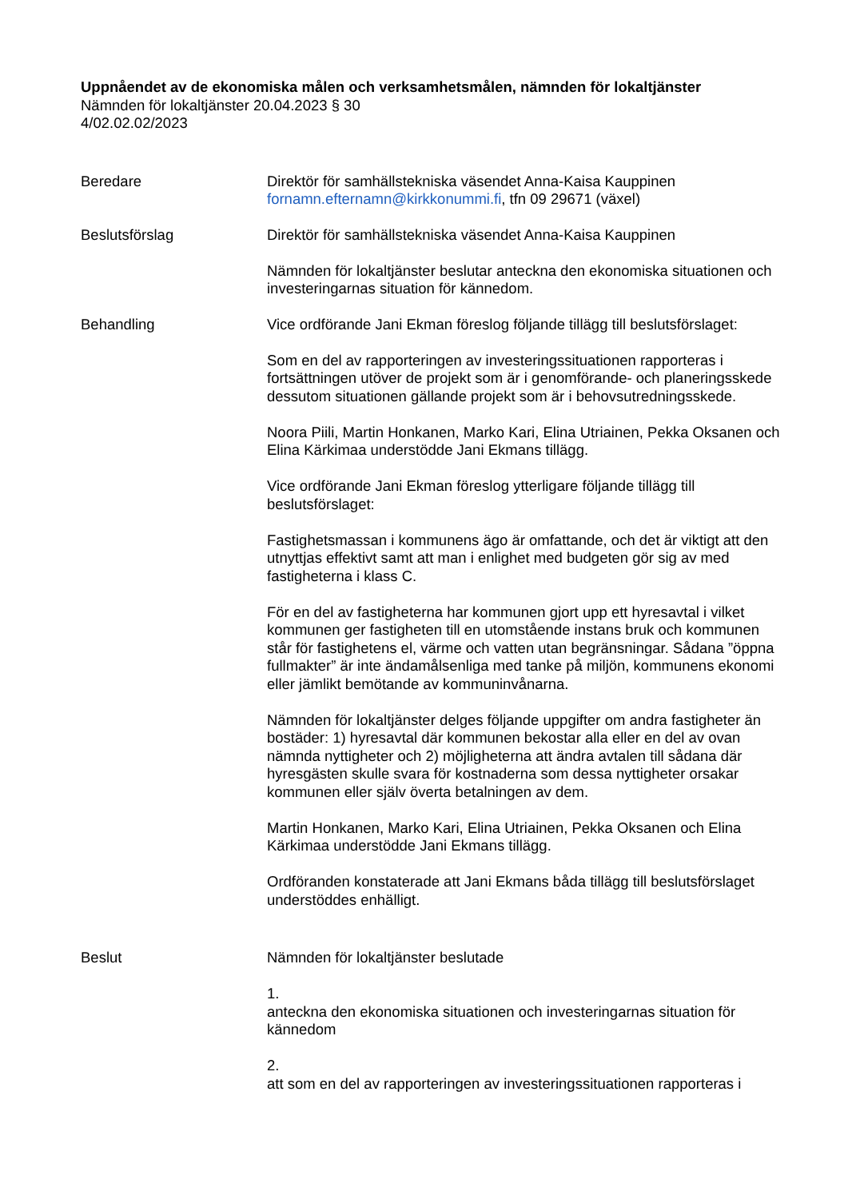Uppnåendet av de ekonomiska målen och verksamhetsmålen, nämnden för lokaltjänster
Nämnden för lokaltjänster 20.04.2023 § 30
4/02.02.02/2023
Beredare Direktör för samhällstekniska väsendet Anna-Kaisa Kauppinen
fornamn.efternamn@kirkkonummi.fi, tfn 09 29671 (växel)
Beslutsförslag Direktör för samhällstekniska väsendet Anna-Kaisa Kauppinen
Nämnden för lokaltjänster beslutar anteckna den ekonomiska situationen och investeringarnas situation för kännedom.
Behandling Vice ordförande Jani Ekman föreslog följande tillägg till beslutsförslaget:
Som en del av rapporteringen av investeringssituationen rapporteras i fortsättningen utöver de projekt som är i genomförande- och planeringsskede dessutom situationen gällande projekt som är i behovsutredningsskede.
Noora Piili, Martin Honkanen, Marko Kari, Elina Utriainen, Pekka Oksanen och Elina Kärkimaa understödde Jani Ekmans tillägg.
Vice ordförande Jani Ekman föreslog ytterligare följande tillägg till beslutsförslaget:
Fastighetsmassan i kommunens ägo är omfattande, och det är viktigt att den utnyttjas effektivt samt att man i enlighet med budgeten gör sig av med fastigheterna i klass C.
För en del av fastigheterna har kommunen gjort upp ett hyresavtal i vilket kommunen ger fastigheten till en utomstående instans bruk och kommunen står för fastighetens el, värme och vatten utan begränsningar. Sådana ”öppna fullmakter” är inte ändamålsenliga med tanke på miljön, kommunens ekonomi eller jämlikt bemötande av kommuninvånarna.
Nämnden för lokaltjänster delges följande uppgifter om andra fastigheter än bostäder: 1) hyresavtal där kommunen bekostar alla eller en del av ovan nämnda nyttigheter och 2) möjligheterna att ändra avtalen till sådana där hyresgästen skulle svara för kostnaderna som dessa nyttigheter orsakar kommunen eller själv överta betalningen av dem.
Martin Honkanen, Marko Kari, Elina Utriainen, Pekka Oksanen och Elina Kärkimaa understödde Jani Ekmans tillägg.
Ordföranden konstaterade att Jani Ekmans båda tillägg till beslutsförslaget understöddes enhälligt.
Beslut Nämnden för lokaltjänster beslutade
1.
anteckna den ekonomiska situationen och investeringarnas situation för kännedom
2.
att som en del av rapporteringen av investeringssituationen rapporteras i